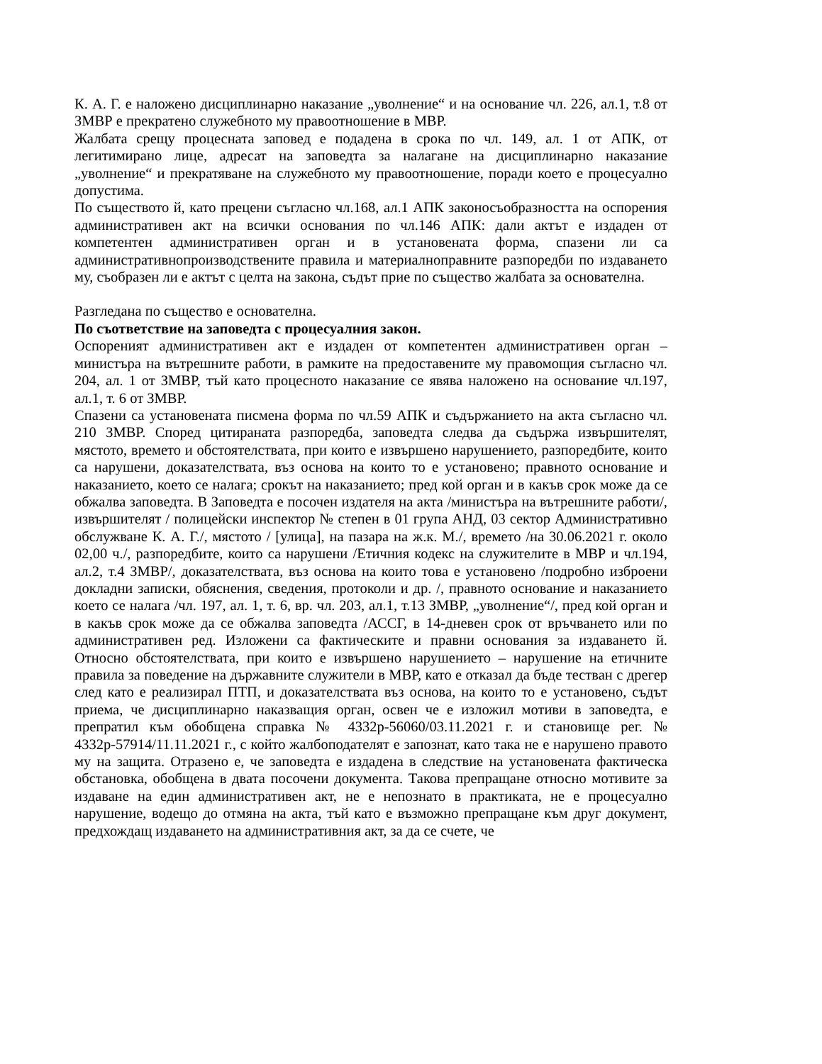К. А. Г. е наложено дисциплинарно наказание „уволнение“ и на основание чл. 226, ал.1, т.8 от ЗМВР е прекратено служебното му правоотношение в МВР.
Жалбата срещу процесната заповед е подадена в срока по чл. 149, ал. 1 от АПК, от легитимирано лице, адресат на заповедта за налагане на дисциплинарно наказание „уволнение“ и прекратяване на служебното му правоотношение, поради което е процесуално допустима.
По съществото й, като прецени съгласно чл.168, ал.1 АПК законосъобразността на оспорения административен акт на всички основания по чл.146 АПК: дали актът е издаден от компетентен административен орган и в установената форма, спазени ли са административнопроизводствените правила и материалноправните разпоредби по издаването му, съобразен ли е актът с целта на закона, съдът прие по същество жалбата за основателна.
Разгледана по същество е основателна.
По съответствие на заповедта с процесуалния закон.
Оспореният административен акт е издаден от компетентен административен орган – министъра на вътрешните работи, в рамките на предоставените му правомощия съгласно чл. 204, ал. 1 от ЗМВР, тъй като процесното наказание се явява наложено на основание чл.197, ал.1, т. 6 от ЗМВР.
Спазени са установената писмена форма по чл.59 АПК и съдържанието на акта съгласно чл. 210 ЗМВР. Според цитираната разпоредба, заповедта следва да съдържа извършителят, мястото, времето и обстоятелствата, при които е извършено нарушението, разпоредбите, които са нарушени, доказателствата, въз основа на които то е установено; правното основание и наказанието, което се налага; срокът на наказанието; пред кой орган и в какъв срок може да се обжалва заповедта. В Заповедта е посочен издателя на акта /министъра на вътрешните работи/, извършителят / полицейски инспектор № степен в 01 група АНД, 03 сектор Административно обслужване К. А. Г./, мястото / [улица], на пазара на ж.к. М./, времето /на 30.06.2021 г. около 02,00 ч./, разпоредбите, които са нарушени /Етичния кодекс на служителите в МВР и чл.194, ал.2, т.4 ЗМВР/, доказателствата, въз основа на които това е установено /подробно изброени докладни записки, обяснения, сведения, протоколи и др. /, правното основание и наказанието което се налага /чл. 197, ал. 1, т. 6, вр. чл. 203, ал.1, т.13 ЗМВР, „уволнение“/, пред кой орган и в какъв срок може да се обжалва заповедта /АССГ, в 14-дневен срок от връчването или по административен ред. Изложени са фактическите и правни основания за издаването й. Относно обстоятелствата, при които е извършено нарушението – нарушение на етичните правила за поведение на държавните служители в МВР, като е отказал да бъде тестван с дрегер след като е реализирал ПТП, и доказателствата въз основа, на които то е установено, съдът приема, че дисциплинарно наказващия орган, освен че е изложил мотиви в заповедта, е препратил към обобщена справка № 4332р-56060/03.11.2021 г. и становище рег. № 4332р-57914/11.11.2021 г., с който жалбоподателят е запознат, като така не е нарушено правото му на защита. Отразено е, че заповедта е издадена в следствие на установената фактическа обстановка, обобщена в двата посочени документа. Такова препращане относно мотивите за издаване на един административен акт, не е непознато в практиката, не е процесуално нарушение, водещо до отмяна на акта, тъй като е възможно препращане към друг документ, предхождащ издаването на административния акт, за да се счете, че